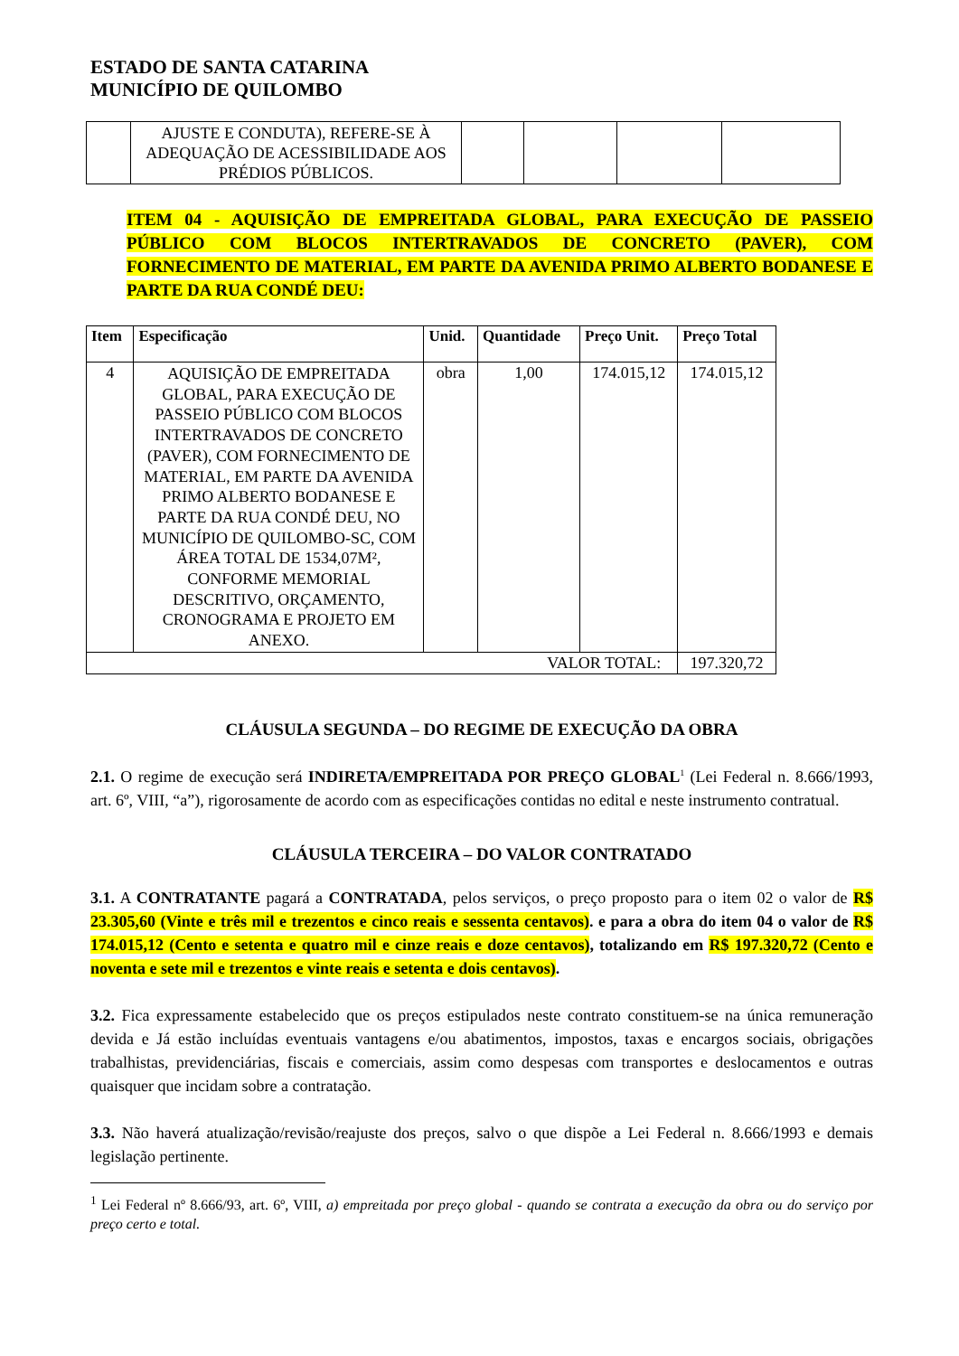ESTADO DE SANTA CATARINA
MUNICÍPIO DE QUILOMBO
| | AJUSTE E CONDUTA), REFERE-SE À ADEQUAÇÃO DE ACESSIBILIDADE AOS PRÉDIOS PÚBLICOS. | | | | |
ITEM 04 - AQUISIÇÃO DE EMPREITADA GLOBAL, PARA EXECUÇÃO DE PASSEIO PÚBLICO COM BLOCOS INTERTRAVADOS DE CONCRETO (PAVER), COM FORNECIMENTO DE MATERIAL, EM PARTE DA AVENIDA PRIMO ALBERTO BODANESE E PARTE DA RUA CONDÉ DEU:
| Item | Especificação | Unid. | Quantidade | Preço Unit. | Preço Total |
| --- | --- | --- | --- | --- | --- |
| 4 | AQUISIÇÃO DE EMPREITADA GLOBAL, PARA EXECUÇÃO DE PASSEIO PÚBLICO COM BLOCOS INTERTRAVADOS DE CONCRETO (PAVER), COM FORNECIMENTO DE MATERIAL, EM PARTE DA AVENIDA PRIMO ALBERTO BODANESE E PARTE DA RUA CONDÉ DEU, NO MUNICÍPIO DE QUILOMBO-SC, COM ÁREA TOTAL DE 1534,07M², CONFORME MEMORIAL DESCRITIVO, ORÇAMENTO, CRONOGRAMA E PROJETO EM ANEXO. | obra | 1,00 | 174.015,12 | 174.015,12 |
| VALOR TOTAL: | | | | | 197.320,72 |
CLÁUSULA SEGUNDA – DO REGIME DE EXECUÇÃO DA OBRA
2.1. O regime de execução será INDIRETA/EMPREITADA POR PREÇO GLOBAL<sup>1</sup> (Lei Federal n. 8.666/1993, art. 6º, VIII, “a”), rigorosamente de acordo com as especificações contidas no edital e neste instrumento contratual.
CLÁUSULA TERCEIRA – DO VALOR CONTRATADO
3.1. A CONTRATANTE pagará a CONTRATADA, pelos serviços, o preço proposto para o item 02 o valor de R$ 23.305,60 (Vinte e três mil e trezentos e cinco reais e sessenta centavos). e para a obra do item 04 o valor de R$ 174.015,12 (Cento e setenta e quatro mil e cinze reais e doze centavos), totalizando em R$ 197.320,72 (Cento e noventa e sete mil e trezentos e vinte reais e setenta e dois centavos).
3.2. Fica expressamente estabelecido que os preços estipulados neste contrato constituem-se na única remuneração devida e Já estão incluídas eventuais vantagens e/ou abatimentos, impostos, taxas e encargos sociais, obrigações trabalhistas, previdenciárias, fiscais e comerciais, assim como despesas com transportes e deslocamentos e outras quaisquer que incidam sobre a contratação.
3.3. Não haverá atualização/revisão/reajuste dos preços, salvo o que dispõe a Lei Federal n. 8.666/1993 e demais legislação pertinente.
<sup>1</sup> Lei Federal nº 8.666/93, art. 6º, VIII, a) empreitada por preço global - quando se contrata a execução da obra ou do serviço por preço certo e total.